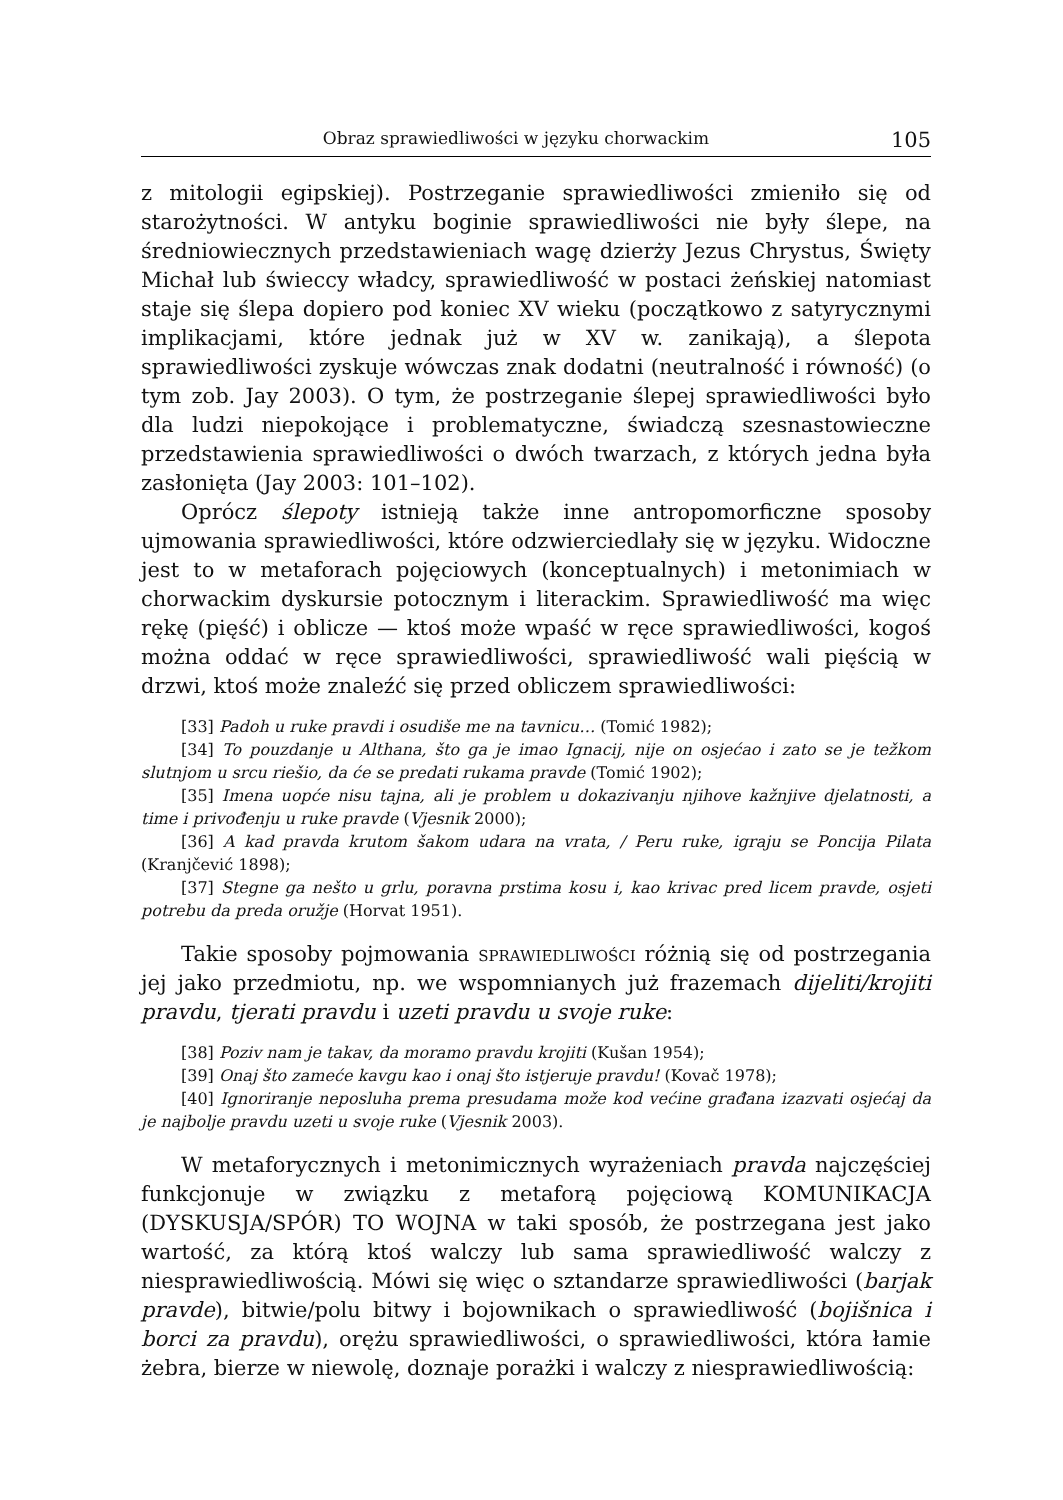Obraz sprawiedliwości w języku chorwackim 105
z mitologii egipskiej). Postrzeganie sprawiedliwości zmieniło się od starożytności. W antyku boginie sprawiedliwości nie były ślepe, na średniowiecznych przedstawieniach wagę dzierży Jezus Chrystus, Święty Michał lub świeccy władcy, sprawiedliwość w postaci żeńskiej natomiast staje się ślepa dopiero pod koniec XV wieku (początkowo z satyrycznymi implikacjami, które jednak już w XV w. zanikają), a ślepota sprawiedliwości zyskuje wówczas znak dodatni (neutralność i równość) (o tym zob. Jay 2003). O tym, że postrzeganie ślepej sprawiedliwości było dla ludzi niepokojące i problematyczne, świadczą szesnastowieczne przedstawienia sprawiedliwości o dwóch twarzach, z których jedna była zasłonięta (Jay 2003: 101–102).
Oprócz ślepoty istnieją także inne antropomorficzne sposoby ujmowania sprawiedliwości, które odzwierciedlały się w języku. Widoczne jest to w metaforach pojęciowych (konceptualnych) i metonimiach w chorwackim dyskursie potocznym i literackim. Sprawiedliwość ma więc rękę (pięść) i oblicze — ktoś może wpaść w ręce sprawiedliwości, kogoś można oddać w ręce sprawiedliwości, sprawiedliwość wali pięścią w drzwi, ktoś może znaleźć się przed obliczem sprawiedliwości:
[33] Padoh u ruke pravdi i osudiše me na tavnicu… (Tomić 1982);
[34] To pouzdanje u Althana, što ga je imao Ignacij, nije on osjećao i zato se je težkom slutnjom u srcu riešio, da će se predati rukama pravde (Tomić 1902);
[35] Imena uopće nisu tajna, ali je problem u dokazivanju njihove kažnjive djelatnosti, a time i privođenju u ruke pravde (Vjesnik 2000);
[36] A kad pravda krutom šakom udara na vrata, / Peru ruke, igraju se Poncija Pilata (Kranjčević 1898);
[37] Stegne ga nešto u grlu, poravna prstima kosu i, kao krivac pred licem pravde, osjeti potrebu da preda oružje (Horvat 1951).
Takie sposoby pojmowania sprawiedliwości różnią się od postrzegania jej jako przedmiotu, np. we wspomnianych już frazemach dijeliti/krojiti pravdu, tjerati pravdu i uzeti pravdu u svoje ruke:
[38] Poziv nam je takav, da moramo pravdu krojiti (Kušan 1954);
[39] Onaj što zameće kavgu kao i onaj što istjeruje pravdu! (Kovač 1978);
[40] Ignoriranje neposluha prema presudama može kod većine građana izazvati osjećaj da je najbolje pravdu uzeti u svoje ruke (Vjesnik 2003).
W metaforycznych i metonimicznych wyrażeniach pravda najczęściej funkcjonuje w związku z metaforą pojęciową KOMUNIKACJA (DYSKUSJA/SPÓR) TO WOJNA w taki sposób, że postrzegana jest jako wartość, za którą ktoś walczy lub sama sprawiedliwość walczy z niesprawiedliwością. Mówi się więc o sztandarze sprawiedliwości (barjak pravde), bitwie/polu bitwy i bojownikach o sprawiedliwość (bojišnica i borci za pravdu), orężu sprawiedliwości, o sprawiedliwości, która łamie żebra, bierze w niewolę, doznaje porażki i walczy z niesprawiedliwością: